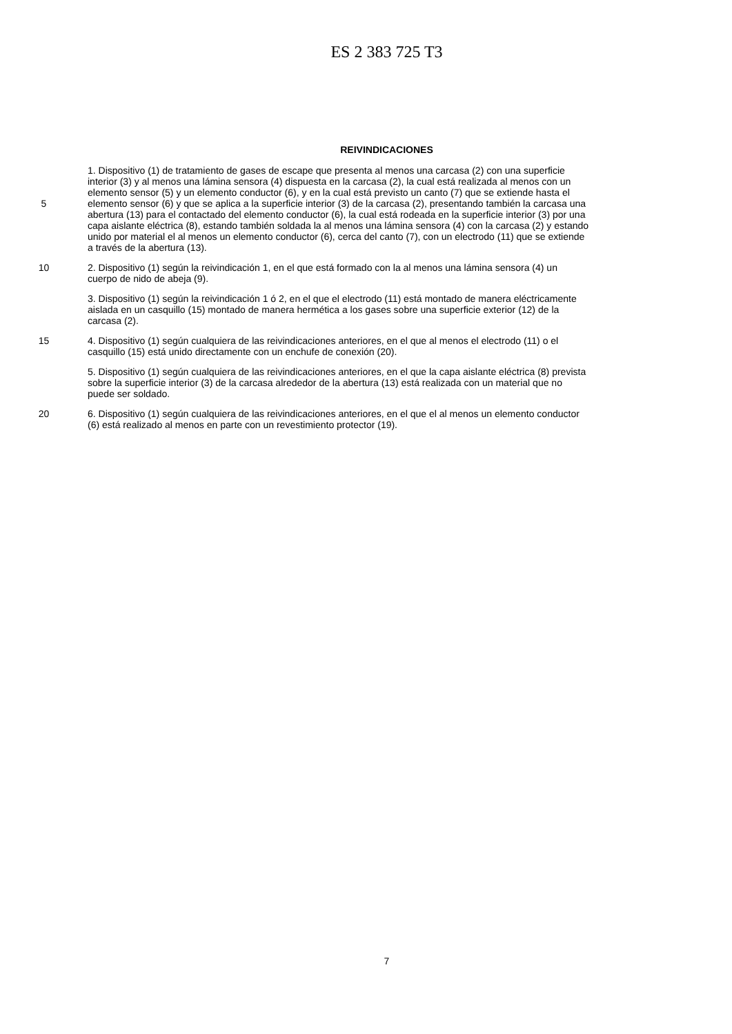ES 2 383 725 T3
REIVINDICACIONES
1. Dispositivo (1) de tratamiento de gases de escape que presenta al menos una carcasa (2) con una superficie
interior (3) y al menos una lámina sensora (4) dispuesta en la carcasa (2), la cual está realizada al menos con un
elemento sensor (5) y un elemento conductor (6), y en la cual está previsto un canto (7) que se extiende hasta el
5 elemento sensor (6) y que se aplica a la superficie interior (3) de la carcasa (2), presentando también la carcasa una
abertura (13) para el contactado del elemento conductor (6), la cual está rodeada en la superficie interior (3) por una
capa aislante eléctrica (8), estando también soldada la al menos una lámina sensora (4) con la carcasa (2) y estando
unido por material el al menos un elemento conductor (6), cerca del canto (7), con un electrodo (11) que se extiende
a través de la abertura (13).
10 2. Dispositivo (1) según la reivindicación 1, en el que está formado con la al menos una lámina sensora (4) un
cuerpo de nido de abeja (9).
3. Dispositivo (1) según la reivindicación 1 ó 2, en el que el electrodo (11) está montado de manera eléctricamente
aislada en un casquillo (15) montado de manera hermética a los gases sobre una superficie exterior (12) de la
carcasa (2).
15 4. Dispositivo (1) según cualquiera de las reivindicaciones anteriores, en el que al menos el electrodo (11) o el
casquillo (15) está unido directamente con un enchufe de conexión (20).
5. Dispositivo (1) según cualquiera de las reivindicaciones anteriores, en el que la capa aislante eléctrica (8) prevista
sobre la superficie interior (3) de la carcasa alrededor de la abertura (13) está realizada con un material que no
puede ser soldado.
20 6. Dispositivo (1) según cualquiera de las reivindicaciones anteriores, en el que el al menos un elemento conductor
(6) está realizado al menos en parte con un revestimiento protector (19).
7